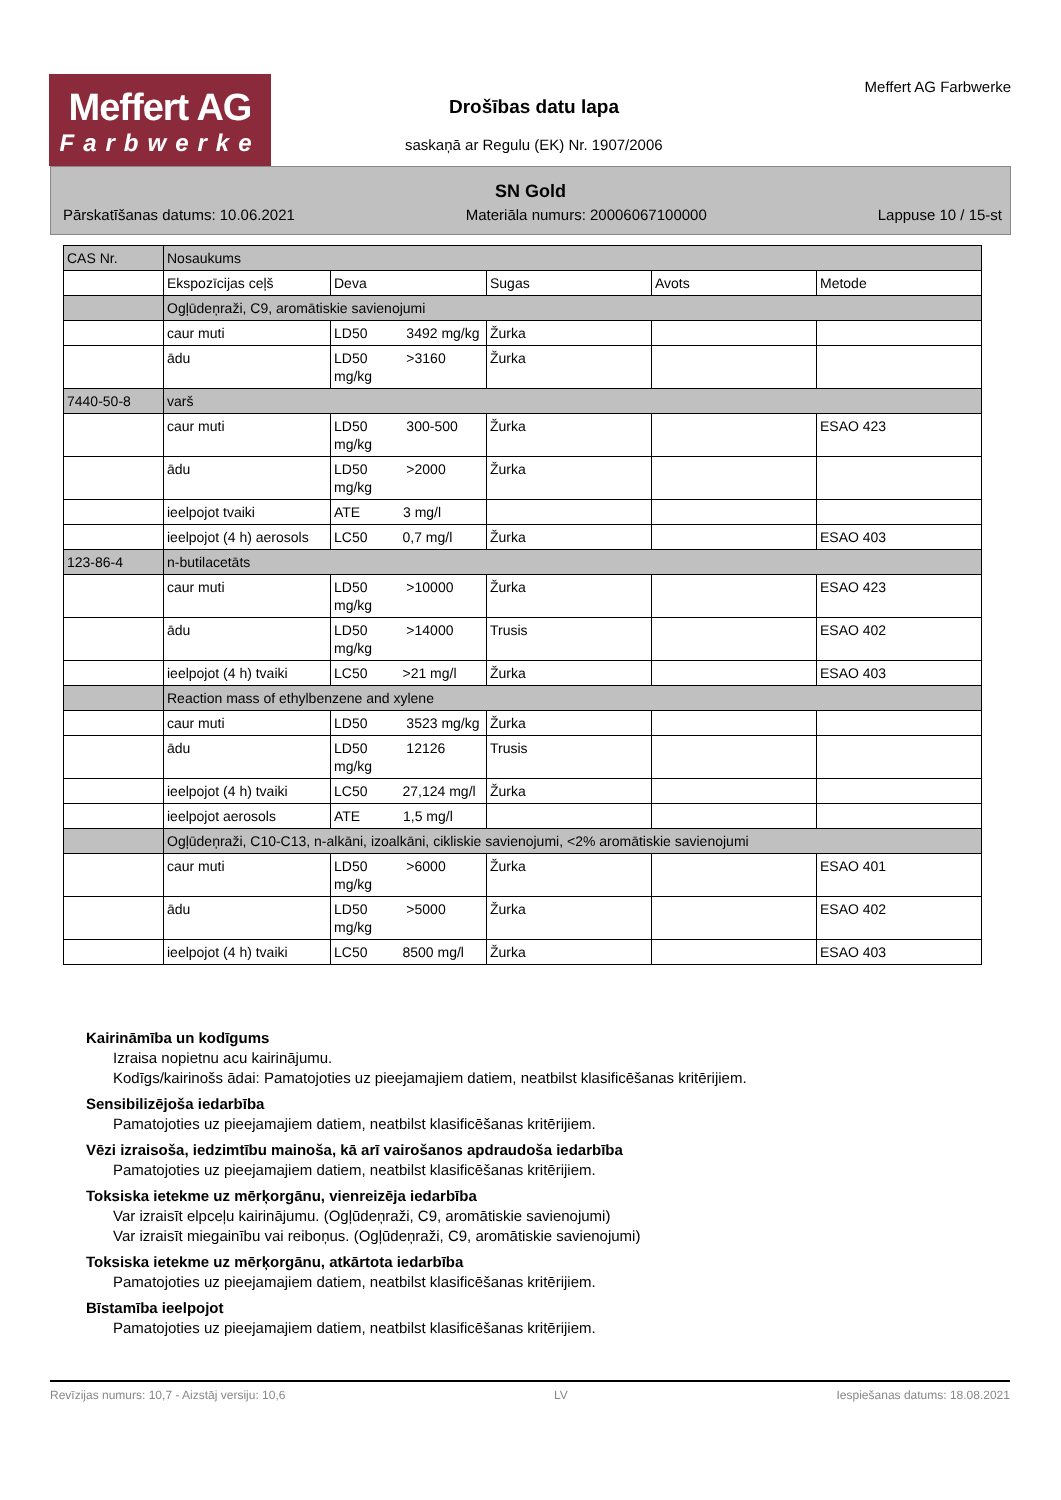Meffert AG
Farbwerke
Drošības datu lapa
saskaņā ar Regulu (EK) Nr. 1907/2006
Meffert AG Farbwerke
SN Gold
Pārskatīšanas datums: 10.06.2021 Materiāla numurs: 20006067100000 Lappuse 10 / 15-st
| CAS Nr. | Nosaukums | | | | |
| | Ekspozīcijas ceļš | Deva | Sugas | Avots | Metode |
| | Ogļūdeņraži, C9, aromātiskie savienojumi | | | | |
| | caur muti | LD50 3492 mg/kg | Žurka | | |
| | ādu | LD50 >3160 mg/kg | Žurka | | |
| 7440-50-8 | varš | | | | |
| | caur muti | LD50 300-500 mg/kg | Žurka | | ESAO 423 |
| | ādu | LD50 >2000 mg/kg | Žurka | | |
| | ieelpojot tvaiki | ATE 3 mg/l | | | |
| | ieelpojot (4 h) aerosols | LC50 0,7 mg/l | Žurka | | ESAO 403 |
| 123-86-4 | n-butilacetāts | | | | |
| | caur muti | LD50 >10000 mg/kg | Žurka | | ESAO 423 |
| | ādu | LD50 >14000 mg/kg | Trusis | | ESAO 402 |
| | ieelpojot (4 h) tvaiki | LC50 >21 mg/l | Žurka | | ESAO 403 |
| | Reaction mass of ethylbenzene and xylene | | | | |
| | caur muti | LD50 3523 mg/kg | Žurka | | |
| | ādu | LD50 12126 mg/kg | Trusis | | |
| | ieelpojot (4 h) tvaiki | LC50 27,124 mg/l | Žurka | | |
| | ieelpojot aerosols | ATE 1,5 mg/l | | | |
| | Ogļūdeņraži, C10-C13, n-alkāni, izoalkāni, cikliskie savienojumi, <2% aromātiskie savienojumi | | | | |
| | caur muti | LD50 >6000 mg/kg | Žurka | | ESAO 401 |
| | ādu | LD50 >5000 mg/kg | Žurka | | ESAO 402 |
| | ieelpojot (4 h) tvaiki | LC50 8500 mg/l | Žurka | | ESAO 403 |
Kairināmība un kodīgums
Izraisa nopietnu acu kairinājumu.
Kodīgs/kairinošs ādai: Pamatojoties uz pieejamajiem datiem, neatbilst klasificēšanas kritērijiem.
Sensibilizējoša iedarbība
Pamatojoties uz pieejamajiem datiem, neatbilst klasificēšanas kritērijiem.
Vēzi izraisoša, iedzimtību mainoša, kā arī vairošanos apdraudoša iedarbība
Pamatojoties uz pieejamajiem datiem, neatbilst klasificēšanas kritērijiem.
Toksiska ietekme uz mērķorgānu, vienreizēja iedarbība
Var izraisīt elpceļu kairinājumu. (Ogļūdeņraži, C9, aromātiskie savienojumi)
Var izraisīt miegainību vai reiboņus. (Ogļūdeņraži, C9, aromātiskie savienojumi)
Toksiska ietekme uz mērķorgānu, atkārtota iedarbība
Pamatojoties uz pieejamajiem datiem, neatbilst klasificēšanas kritērijiem.
Bīstamība ieelpojot
Pamatojoties uz pieejamajiem datiem, neatbilst klasificēšanas kritērijiem.
Revīzijas numurs: 10,7 - Aizstāj versiju: 10,6 LV Iespiešanas datums: 18.08.2021